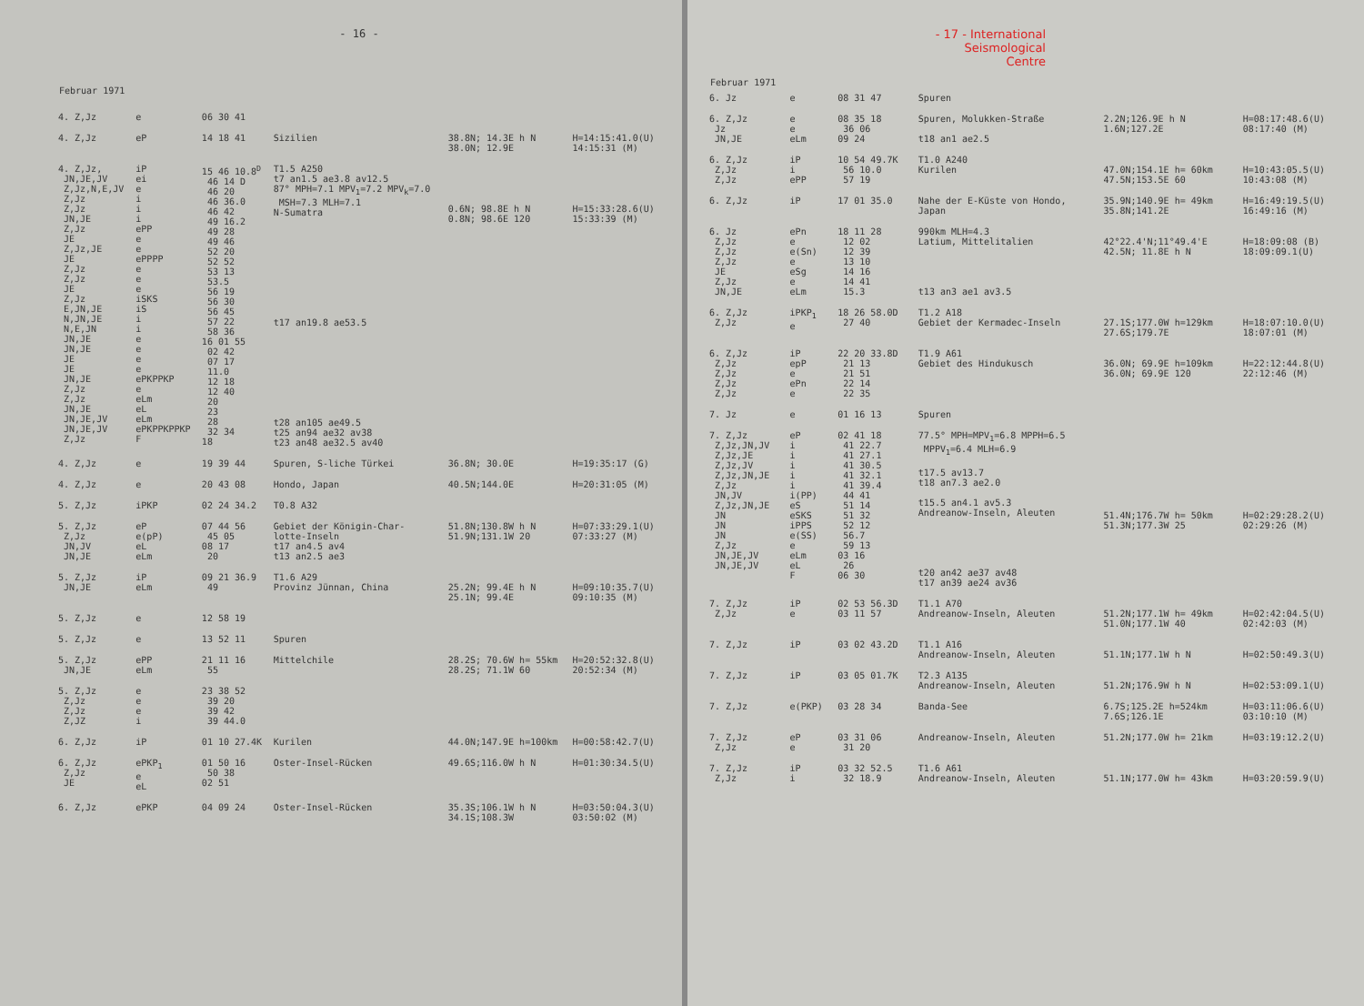- 16 -
Februar 1971
| 4. Z,Jz | e | 06 30 41 | | | |
| 4. Z,Jz | eP | 14 18 41 | Sizilien | 38.8N; 14.3E h N 38.0N; 12.9E | H=14:15:41.0(U) 14:15:31 (M) |
| 4. Z,Jz, JN,JE,JV Z,Jz,N,E,JV Z,Jz Z,Jz JN,JE Z,Jz JE Z,Jz,JE JE Z,Jz Z,Jz JE Z,Jz E,JN,JE N,JN,JE N,E,JN JN,JE JN,JE JE JE JN,JE Z,Jz Z,Jz JN,JE JN,JE,JV JN,JE,JV Z,Jz | iP ei e i i i ePP e e ePPPP e e e iSKS iS i i e e e e ePKPPKP e eLm eL eLm ePKPPKPPKP F | 15 46 10.8<sup>D</sup> 46 14 D 46 20 46 36.0 46 42 49 16.2 49 28 49 46 52 20 52 52 53 13 53.5 56 19 56 30 56 45 57 22 58 36 16 01 55 02 42 07 17 11.0 12 18 12 40 20 23 28 32 34 18 | T1.5 A250 t7 an1.5 ae3.8 av12.5 87° MPH=7.1 MPV<sub>1</sub>=7.2 MPV<sub>k</sub>=7.0 MSH=7.3 MLH=7.1 N-Sumatra t17 an19.8 ae53.5 t28 an105 ae49.5 t25 an94 ae32 av38 t23 an48 ae32.5 av40 | 0.6N; 98.8E h N 0.8N; 98.6E 120 | H=15:33:28.6(U) 15:33:39 (M) |
| 4. Z,Jz | e | 19 39 44 | Spuren, S-liche Türkei | 36.8N; 30.0E | H=19:35:17 (G) |
| 4. Z,Jz | e | 20 43 08 | Hondo, Japan | 40.5N;144.0E | H=20:31:05 (M) |
| 5. Z,Jz | iPKP | 02 24 34.2 | T0.8 A32 | | |
| 5. Z,Jz Z,Jz JN,JV JN,JE | eP e(pP) eL eLm | 07 44 56 45 05 08 17 20 | Gebiet der Königin-Char- lotte-Inseln t17 an4.5 av4 t13 an2.5 ae3 | 51.8N;130.8W h N 51.9N;131.1W 20 | H=07:33:29.1(U) 07:33:27 (M) |
| 5. Z,Jz JN,JE | iP eLm | 09 21 36.9 49 | T1.6 A29 Provinz Jünnan, China | 25.2N; 99.4E h N 25.1N; 99.4E | H=09:10:35.7(U) 09:10:35 (M) |
| 5. Z,Jz | e | 12 58 19 | | | |
| 5. Z,Jz | e | 13 52 11 | Spuren | | |
| 5. Z,Jz JN,JE | ePP eLm | 21 11 16 55 | Mittelchile | 28.2S; 70.6W h= 55km 28.2S; 71.1W 60 | H=20:52:32.8(U) 20:52:34 (M) |
| 5. Z,Jz Z,Jz Z,Jz Z,JZ | e e e i | 23 38 52 39 20 39 42 39 44.0 | | | |
| 6. Z,Jz | iP | 01 10 27.4K | Kurilen | 44.0N;147.9E h=100km | H=00:58:42.7(U) |
| 6. Z,Jz Z,Jz JE | ePKP<sub>1</sub> e eL | 01 50 16 50 38 02 51 | Oster-Insel-Rücken | 49.6S;116.0W h N | H=01:30:34.5(U) |
| 6. Z,Jz | ePKP | 04 09 24 | Oster-Insel-Rücken | 35.3S;106.1W h N 34.1S;108.3W | H=03:50:04.3(U) 03:50:02 (M) |
- 17 - International
Seismological
Centre
Februar 1971
| 6. Jz | e | 08 31 47 | Spuren | | |
| 6. Z,Jz Jz JN,JE | e e eLm | 08 35 18 36 06 09 24 | Spuren, Molukken-Straße t18 an1 ae2.5 | 2.2N;126.9E h N 1.6N;127.2E | H=08:17:48.6(U) 08:17:40 (M) |
| 6. Z,Jz Z,Jz Z,Jz | iP i ePP | 10 54 49.7K 56 10.0 57 19 | T1.0 A240 Kurilen | 47.0N;154.1E h= 60km 47.5N;153.5E 60 | H=10:43:05.5(U) 10:43:08 (M) |
| 6. Z,Jz | iP | 17 01 35.0 | Nahe der E-Küste von Hondo, Japan | 35.9N;140.9E h= 49km 35.8N;141.2E | H=16:49:19.5(U) 16:49:16 (M) |
| 6. Jz Z,Jz Z,Jz Z,Jz JE Z,Jz JN,JE | ePn e e(Sn) e eSg e eLm | 18 11 28 12 02 12 39 13 10 14 16 14 41 15.3 | 990km MLH=4.3 Latium, Mittelitalien t13 an3 ae1 av3.5 | 42°22.4'N;11°49.4'E 42.5N; 11.8E h N | H=18:09:08 (B) 18:09:09.1(U) |
| 6. Z,Jz Z,Jz | iPKP<sub>1</sub> e | 18 26 58.0D 27 40 | T1.2 A18 Gebiet der Kermadec-Inseln | 27.1S;177.0W h=129km 27.6S;179.7E | H=18:07:10.0(U) 18:07:01 (M) |
| 6. Z,Jz Z,Jz Z,Jz Z,Jz Z,Jz | iP epP e ePn e | 22 20 33.8D 21 13 21 51 22 14 22 35 | T1.9 A61 Gebiet des Hindukusch | 36.0N; 69.9E h=109km 36.0N; 69.9E 120 | H=22:12:44.8(U) 22:12:46 (M) |
| 7. Jz | e | 01 16 13 | Spuren | | |
| 7. Z,Jz Z,Jz,JN,JV Z,Jz,JE Z,Jz,JV Z,Jz,JN,JE Z,Jz JN,JV Z,Jz,JN,JE JN JN JN Z,Jz JN,JE,JV JN,JE,JV | eP i i i i i i(PP) eS eSKS iPPS e(SS) e eLm eL F | 02 41 18 41 22.7 41 27.1 41 30.5 41 32.1 41 39.4 44 41 51 14 51 32 52 12 56.7 59 13 03 16 26 06 30 | 77.5° MPH=MPV<sub>1</sub>=6.8 MPPH=6.5 MPPV<sub>1</sub>=6.4 MLH=6.9 t17.5 av13.7 t18 an7.3 ae2.0 t15.5 an4.1 av5.3 Andreanow-Inseln, Aleuten t20 an42 ae37 av48 t17 an39 ae24 av36 | 51.4N;176.7W h= 50km 51.3N;177.3W 25 | H=02:29:28.2(U) 02:29:26 (M) |
| 7. Z,Jz Z,Jz | iP e | 02 53 56.3D 03 11 57 | T1.1 A70 Andreanow-Inseln, Aleuten | 51.2N;177.1W h= 49km 51.0N;177.1W 40 | H=02:42:04.5(U) 02:42:03 (M) |
| 7. Z,Jz | iP | 03 02 43.2D | T1.1 A16 Andreanow-Inseln, Aleuten | 51.1N;177.1W h N | H=02:50:49.3(U) |
| 7. Z,Jz | iP | 03 05 01.7K | T2.3 A135 Andreanow-Inseln, Aleuten | 51.2N;176.9W h N | H=02:53:09.1(U) |
| 7. Z,Jz | e(PKP) | 03 28 34 | Banda-See | 6.7S;125.2E h=524km 7.6S;126.1E | H=03:11:06.6(U) 03:10:10 (M) |
| 7. Z,Jz Z,Jz | eP e | 03 31 06 31 20 | Andreanow-Inseln, Aleuten | 51.2N;177.0W h= 21km | H=03:19:12.2(U) |
| 7. Z,Jz Z,Jz | iP i | 03 32 52.5 32 18.9 | T1.6 A61 Andreanow-Inseln, Aleuten | 51.1N;177.0W h= 43km | H=03:20:59.9(U) |